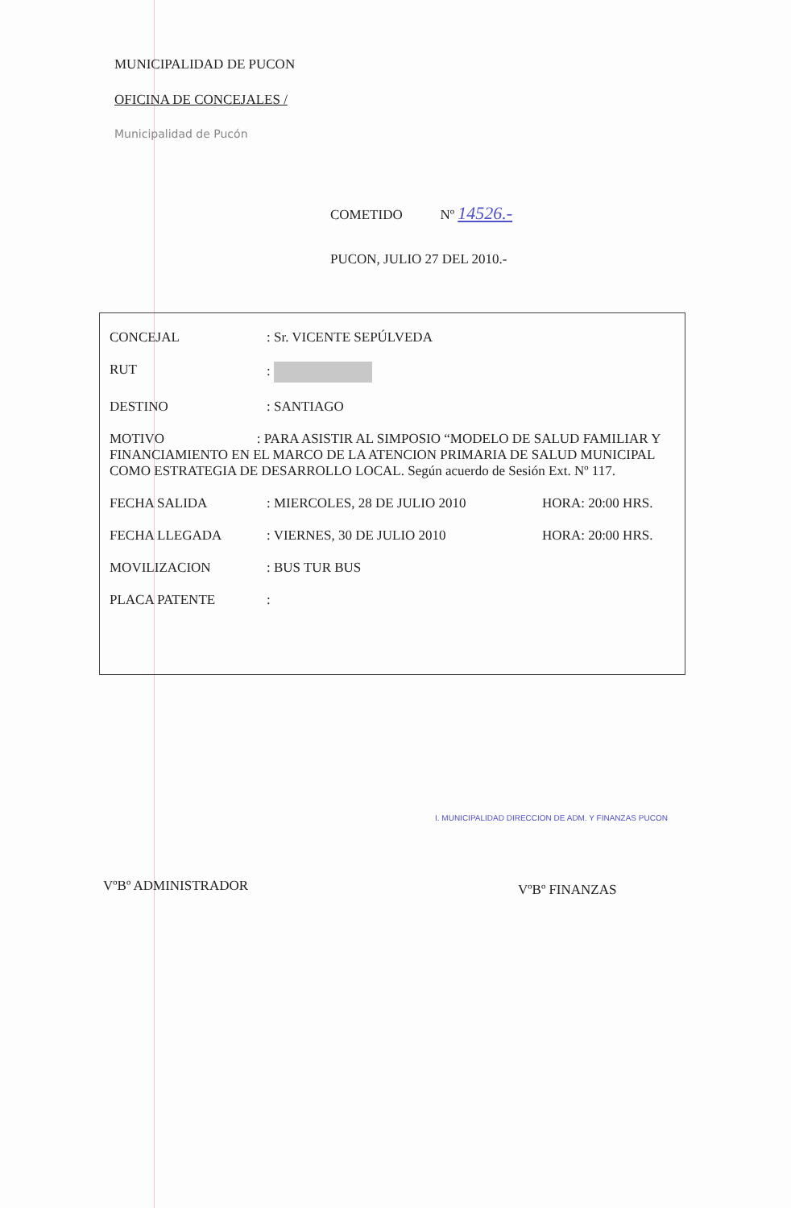MUNICIPALIDAD DE PUCON
OFICINA DE CONCEJALES /
Municipalidad de Pucón
COMETIDO Nº 14526.-
PUCON, JULIO 27 DEL 2010.-
CONCEJAL: Sr. VICENTE SEPÚLVEDA
RUT:
DESTINO: SANTIAGO
MOTIVO : PARA ASISTIR AL SIMPOSIO “MODELO DE SALUD FAMILIAR Y FINANCIAMIENTO EN EL MARCO DE LA ATENCION PRIMARIA DE SALUD MUNICIPAL COMO ESTRATEGIA DE DESARROLLO LOCAL. Según acuerdo de Sesión Ext. Nº 117.
FECHA SALIDA: MIERCOLES, 28 DE JULIO 2010 HORA: 20:00 HRS.
FECHA LLEGADA: VIERNES, 30 DE JULIO 2010 HORA: 20:00 HRS.
MOVILIZACION: BUS TUR BUS
PLACA PATENTE:
VºBº ADMINISTRADOR
I. MUNICIPALIDAD DIRECCION DE ADM. Y FINANZAS PUCON
VºBº FINANZAS